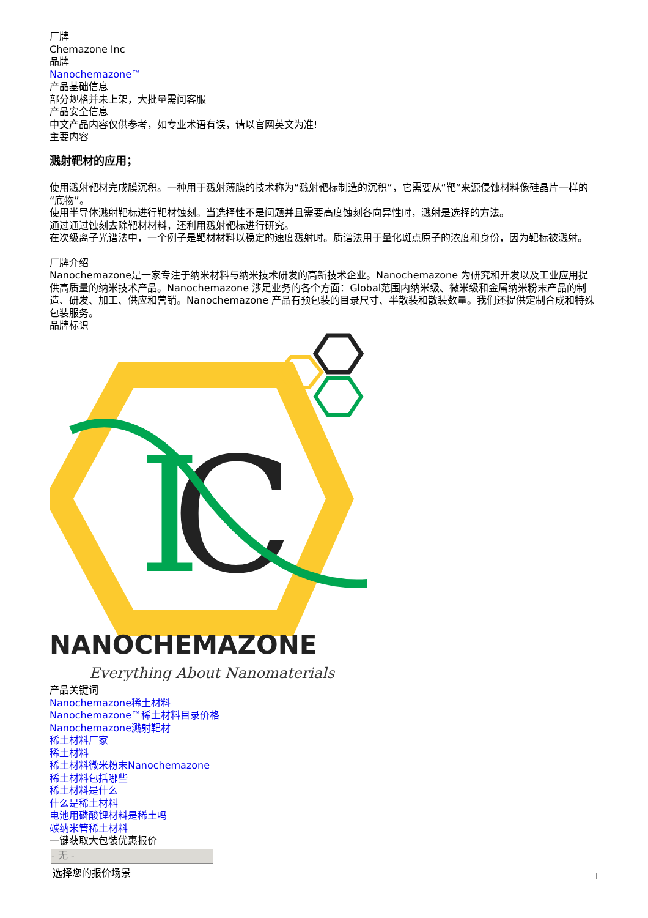厂牌
Chemazone Inc
品牌
Nanochemazone™
产品基础信息
部分规格并未上架，大批量需问客服
产品安全信息
中文产品内容仅供参考，如专业术语有误，请以官网英文为准!
主要内容
溅射靶材的应用；
使用溅射靶材完成膜沉积。一种用于溅射薄膜的技术称为“溅射靶标制造的沉积”，它需要从“靶”来源侵蚀材料像硅晶片一样的“底物”。
使用半导体溅射靶标进行靶材蚀刻。当选择性不是问题并且需要高度蚀刻各向异性时，溅射是选择的方法。
通过通过蚀刻去除靶材材料，还利用溅射靶标进行研究。
在次级离子光谱法中，一个例子是靶材材料以稳定的速度溅射时。质谱法用于量化斑点原子的浓度和身份，因为靶标被溅射。
厂牌介绍
Nanochemazone是一家专注于纳米材料与纳米技术研发的高新技术企业。Nanochemazone 为研究和开发以及工业应用提供高质量的纳米技术产品。Nanochemazone 涉足业务的各个方面：Global范围内纳米级、微米级和金属纳米粉末产品的制造、研发、加工、供应和营销。Nanochemazone 产品有预包装的目录尺寸、半散装和散装数量。我们还提供定制合成和特殊包装服务。
品牌标识
I
C
NANOCHEMAZONE
Everything About Nanomaterials
产品关键词
Nanochemazone稀土材料
Nanochemazone™稀土材料目录价格
Nanochemazone溅射靶材
稀土材料厂家
稀土材料
稀土材料微米粉末Nanochemazone
稀土材料包括哪些
稀土材料是什么
什么是稀土材料
电池用磷酸锂材料是稀土吗
碳纳米管稀土材料
一键获取大包装优惠报价
- 无 -
选择您的报价场景